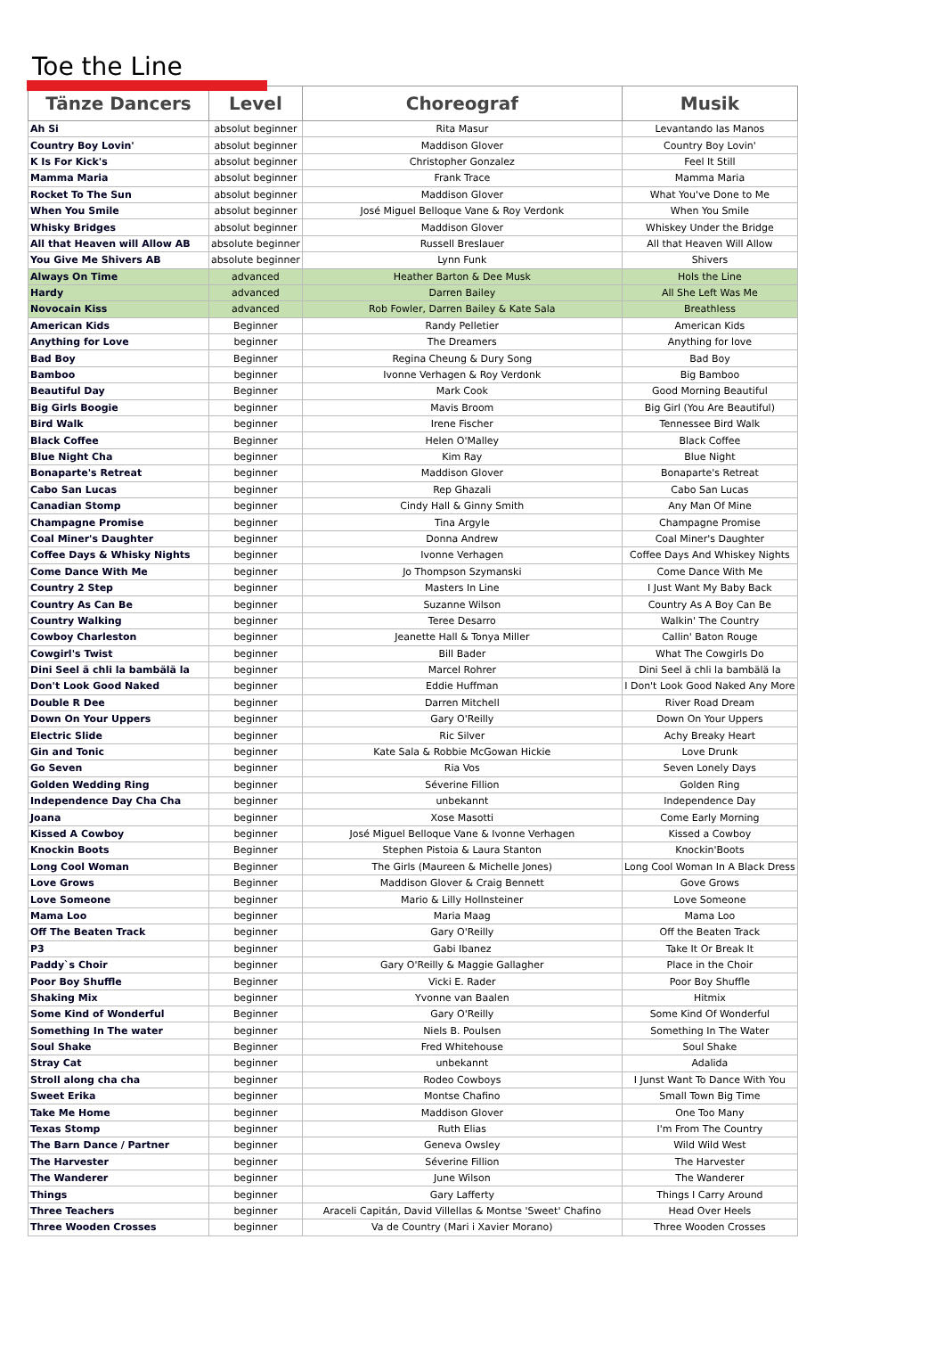Toe the Line
| Tänze Dancers | Level | Choreograf | Musik |
| --- | --- | --- | --- |
| Ah Si | absolut beginner | Rita Masur | Levantando las Manos |
| Country Boy Lovin' | absolut beginner | Maddison Glover | Country Boy Lovin' |
| K Is For Kick's | absolut beginner | Christopher Gonzalez | Feel It Still |
| Mamma Maria | absolut beginner | Frank Trace | Mamma Maria |
| Rocket To The Sun | absolut beginner | Maddison Glover | What You've Done to Me |
| When You Smile | absolut beginner | José Miguel Belloque Vane & Roy Verdonk | When You Smile |
| Whisky Bridges | absolut beginner | Maddison Glover | Whiskey Under the Bridge |
| All that Heaven will Allow AB | absolute beginner | Russell Breslauer | All that Heaven Will Allow |
| You Give Me Shivers AB | absolute beginner | Lynn Funk | Shivers |
| Always On Time | advanced | Heather Barton & Dee Musk | Hols the Line |
| Hardy | advanced | Darren Bailey | All She Left Was Me |
| Novocain Kiss | advanced | Rob Fowler, Darren Bailey & Kate Sala | Breathless |
| American Kids | Beginner | Randy Pelletier | American Kids |
| Anything for Love | beginner | The Dreamers | Anything for love |
| Bad Boy | Beginner | Regina Cheung & Dury Song | Bad Boy |
| Bamboo | beginner | Ivonne Verhagen & Roy Verdonk | Big Bamboo |
| Beautiful Day | Beginner | Mark Cook | Good Morning Beautiful |
| Big Girls Boogie | beginner | Mavis Broom | Big Girl (You Are Beautiful) |
| Bird Walk | beginner | Irene Fischer | Tennessee Bird Walk |
| Black Coffee | Beginner | Helen O'Malley | Black Coffee |
| Blue Night Cha | beginner | Kim Ray | Blue Night |
| Bonaparte's Retreat | beginner | Maddison Glover | Bonaparte's Retreat |
| Cabo San Lucas | beginner | Rep Ghazali | Cabo San Lucas |
| Canadian Stomp | beginner | Cindy Hall & Ginny Smith | Any Man Of Mine |
| Champagne Promise | beginner | Tina Argyle | Champagne Promise |
| Coal Miner's Daughter | beginner | Donna Andrew | Coal Miner's Daughter |
| Coffee Days & Whisky Nights | beginner | Ivonne Verhagen | Coffee Days And Whiskey Nights |
| Come Dance With Me | beginner | Jo Thompson Szymanski | Come Dance With Me |
| Country 2 Step | beginner | Masters In Line | I Just Want My Baby Back |
| Country As Can Be | beginner | Suzanne Wilson | Country As A Boy Can Be |
| Country Walking | beginner | Teree Desarro | Walkin' The Country |
| Cowboy Charleston | beginner | Jeanette Hall & Tonya Miller | Callin' Baton Rouge |
| Cowgirl's Twist | beginner | Bill Bader | What The Cowgirls Do |
| Dini Seel ä chli la bambälä la | beginner | Marcel Rohrer | Dini Seel ä chli la bambälä la |
| Don't Look Good Naked | beginner | Eddie Huffman | I Don't Look Good Naked Any More |
| Double R Dee | beginner | Darren Mitchell | River Road Dream |
| Down On Your Uppers | beginner | Gary O'Reilly | Down On Your Uppers |
| Electric Slide | beginner | Ric Silver | Achy Breaky Heart |
| Gin and Tonic | beginner | Kate Sala & Robbie McGowan Hickie | Love Drunk |
| Go Seven | beginner | Ria Vos | Seven Lonely Days |
| Golden Wedding Ring | beginner | Séverine Fillion | Golden Ring |
| Independence Day Cha Cha | beginner | unbekannt | Independence Day |
| Joana | beginner | Xose Masotti | Come Early Morning |
| Kissed A Cowboy | beginner | José Miguel Belloque Vane & Ivonne Verhagen | Kissed a Cowboy |
| Knockin Boots | Beginner | Stephen Pistoia & Laura Stanton | Knockin'Boots |
| Long Cool Woman | Beginner | The Girls (Maureen & Michelle Jones) | Long Cool Woman In A Black Dress |
| Love Grows | Beginner | Maddison Glover & Craig Bennett | Gove Grows |
| Love Someone | beginner | Mario & Lilly Hollnsteiner | Love Someone |
| Mama Loo | beginner | Maria Maag | Mama Loo |
| Off The Beaten Track | beginner | Gary O'Reilly | Off the Beaten Track |
| P3 | beginner | Gabi Ibanez | Take It Or Break It |
| Paddy`s Choir | beginner | Gary O'Reilly & Maggie Gallagher | Place in the Choir |
| Poor Boy Shuffle | Beginner | Vicki E. Rader | Poor Boy Shuffle |
| Shaking Mix | beginner | Yvonne van Baalen | Hitmix |
| Some Kind of Wonderful | Beginner | Gary O'Reilly | Some Kind Of Wonderful |
| Something In The water | beginner | Niels B. Poulsen | Something In The Water |
| Soul Shake | Beginner | Fred Whitehouse | Soul Shake |
| Stray Cat | beginner | unbekannt | Adalida |
| Stroll along cha cha | beginner | Rodeo Cowboys | I Junst Want To Dance With You |
| Sweet Erika | beginner | Montse Chafino | Small Town Big Time |
| Take Me Home | beginner | Maddison Glover | One Too Many |
| Texas Stomp | beginner | Ruth Elias | I'm From The Country |
| The Barn Dance / Partner | beginner | Geneva Owsley | Wild Wild West |
| The Harvester | beginner | Séverine Fillion | The Harvester |
| The Wanderer | beginner | June Wilson | The Wanderer |
| Things | beginner | Gary Lafferty | Things I Carry Around |
| Three Teachers | beginner | Araceli Capitán, David Villellas & Montse 'Sweet' Chafino | Head Over Heels |
| Three Wooden Crosses | beginner | Va de Country (Mari i Xavier Morano) | Three Wooden Crosses |